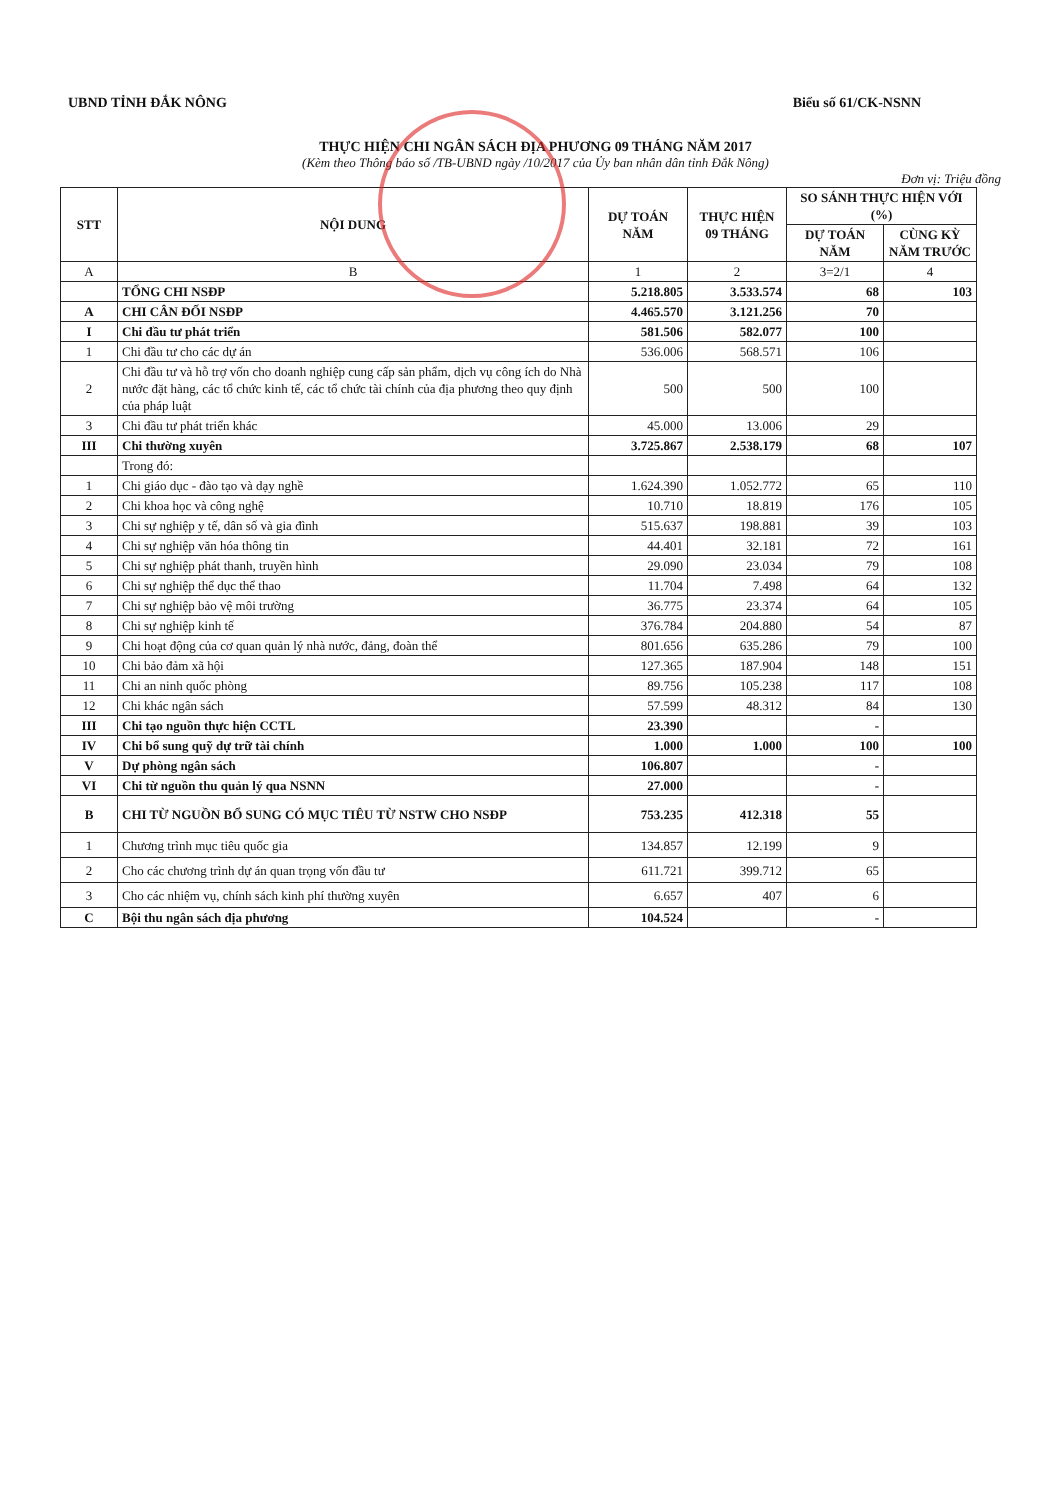UBND TỈNH ĐẮK NÔNG Biểu số 61/CK-NSNN
THỰC HIỆN CHI NGÂN SÁCH ĐỊA PHƯƠNG 09 THÁNG NĂM 2017
(Kèm theo Thông báo số /TB-UBND ngày /10/2017 của Ủy ban nhân dân tỉnh Đắk Nông)
Đơn vị: Triệu đồng
| STT | NỘI DUNG | DỰ TOÁN NĂM | THỰC HIỆN 09 THÁNG | SO SÁNH THỰC HIỆN VỚI (%) | |
| --- | --- | --- | --- | --- | --- |
| | | | | DỰ TOÁN NĂM | CÙNG KỲ NĂM TRƯỚC |
| A | B | 1 | 2 | 3=2/1 | 4 |
| | TỔNG CHI NSĐP | 5.218.805 | 3.533.574 | 68 | 103 |
| A | CHI CÂN ĐỐI NSĐP | 4.465.570 | 3.121.256 | 70 | |
| I | Chi đầu tư phát triển | 581.506 | 582.077 | 100 | |
| 1 | Chi đầu tư cho các dự án | 536.006 | 568.571 | 106 | |
| 2 | Chi đầu tư và hỗ trợ vốn cho doanh nghiệp cung cấp sản phẩm, dịch vụ công ích do Nhà nước đặt hàng, các tổ chức kinh tế, các tổ chức tài chính của địa phương theo quy định của pháp luật | 500 | 500 | 100 | |
| 3 | Chi đầu tư phát triển khác | 45.000 | 13.006 | 29 | |
| III | Chi thường xuyên | 3.725.867 | 2.538.179 | 68 | 107 |
| | Trong đó: | | | | |
| 1 | Chi giáo dục - đào tạo và dạy nghề | 1.624.390 | 1.052.772 | 65 | 110 |
| 2 | Chi khoa học và công nghệ | 10.710 | 18.819 | 176 | 105 |
| 3 | Chi sự nghiệp y tế, dân số và gia đình | 515.637 | 198.881 | 39 | 103 |
| 4 | Chi sự nghiệp văn hóa thông tin | 44.401 | 32.181 | 72 | 161 |
| 5 | Chi sự nghiệp phát thanh, truyền hình | 29.090 | 23.034 | 79 | 108 |
| 6 | Chi sự nghiệp thể dục thể thao | 11.704 | 7.498 | 64 | 132 |
| 7 | Chi sự nghiệp bảo vệ môi trường | 36.775 | 23.374 | 64 | 105 |
| 8 | Chi sự nghiệp kinh tế | 376.784 | 204.880 | 54 | 87 |
| 9 | Chi hoạt động của cơ quan quản lý nhà nước, đảng, đoàn thể | 801.656 | 635.286 | 79 | 100 |
| 10 | Chi bảo đảm xã hội | 127.365 | 187.904 | 148 | 151 |
| 11 | Chi an ninh quốc phòng | 89.756 | 105.238 | 117 | 108 |
| 12 | Chi khác ngân sách | 57.599 | 48.312 | 84 | 130 |
| III | Chi tạo nguồn thực hiện CCTL | 23.390 | | - | |
| IV | Chi bổ sung quỹ dự trữ tài chính | 1.000 | 1.000 | 100 | 100 |
| V | Dự phòng ngân sách | 106.807 | | - | |
| VI | Chi từ nguồn thu quản lý qua NSNN | 27.000 | | - | |
| B | CHI TỪ NGUỒN BỔ SUNG CÓ MỤC TIÊU TỪ NSTW CHO NSĐP | 753.235 | 412.318 | 55 | |
| 1 | Chương trình mục tiêu quốc gia | 134.857 | 12.199 | 9 | |
| 2 | Cho các chương trình dự án quan trọng vốn đầu tư | 611.721 | 399.712 | 65 | |
| 3 | Cho các nhiệm vụ, chính sách kinh phí thường xuyên | 6.657 | 407 | 6 | |
| C | Bội thu ngân sách địa phương | 104.524 | | - | |